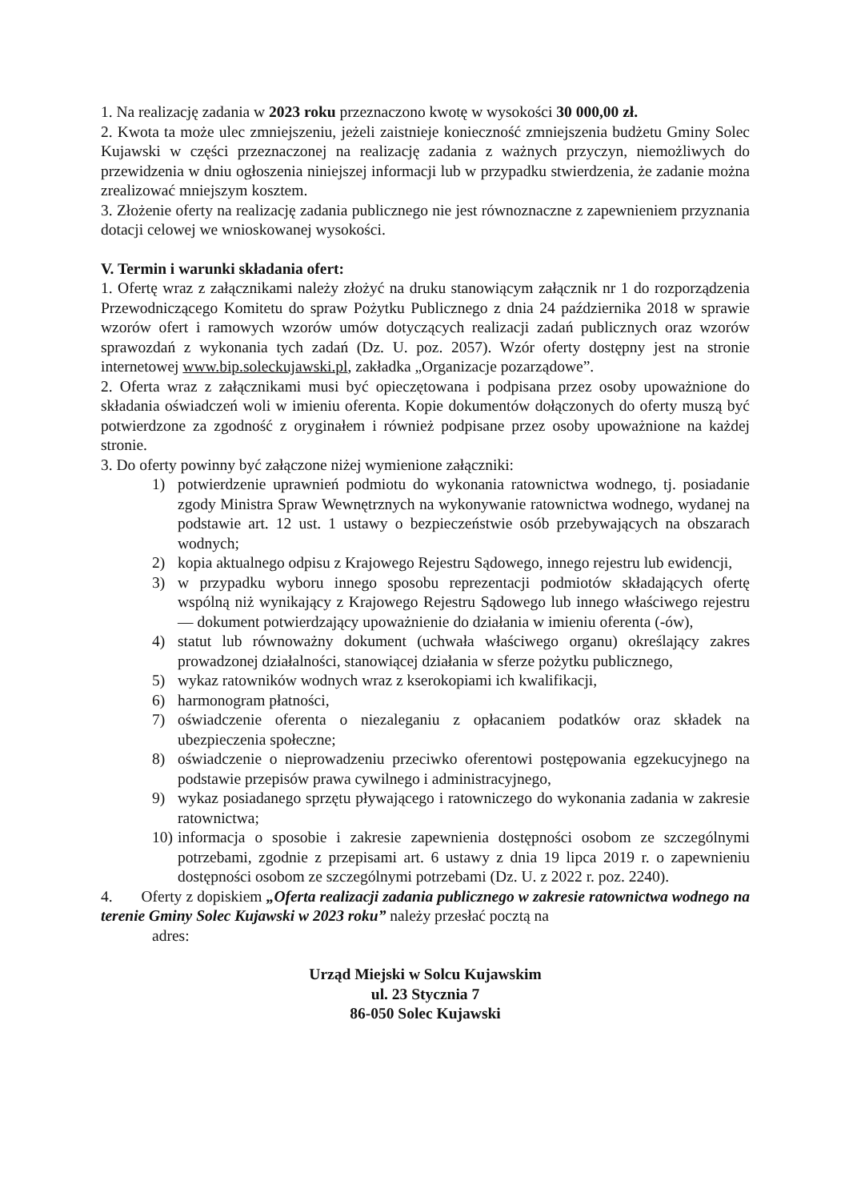1. Na realizację zadania w 2023 roku przeznaczono kwotę w wysokości 30 000,00 zł.
2. Kwota ta może ulec zmniejszeniu, jeżeli zaistnieje konieczność zmniejszenia budżetu Gminy Solec Kujawski w części przeznaczonej na realizację zadania z ważnych przyczyn, niemożliwych do przewidzenia w dniu ogłoszenia niniejszej informacji lub w przypadku stwierdzenia, że zadanie można zrealizować mniejszym kosztem.
3. Złożenie oferty na realizację zadania publicznego nie jest równoznaczne z zapewnieniem przyznania dotacji celowej we wnioskowanej wysokości.
V. Termin i warunki składania ofert:
1. Ofertę wraz z załącznikami należy złożyć na druku stanowiącym załącznik nr 1 do rozporządzenia Przewodniczącego Komitetu do spraw Pożytku Publicznego z dnia 24 października 2018 w sprawie wzorów ofert i ramowych wzorów umów dotyczących realizacji zadań publicznych oraz wzorów sprawozdań z wykonania tych zadań (Dz. U. poz. 2057). Wzór oferty dostępny jest na stronie internetowej www.bip.soleckujawski.pl, zakładka „Organizacje pozarządowe”.
2. Oferta wraz z załącznikami musi być opieczętowana i podpisana przez osoby upoważnione do składania oświadczeń woli w imieniu oferenta. Kopie dokumentów dołączonych do oferty muszą być potwierdzone za zgodność z oryginałem i również podpisane przez osoby upoważnione na każdej stronie.
3. Do oferty powinny być załączone niżej wymienione załączniki:
1) potwierdzenie uprawnień podmiotu do wykonania ratownictwa wodnego, tj. posiadanie zgody Ministra Spraw Wewnętrznych na wykonywanie ratownictwa wodnego, wydanej na podstawie art. 12 ust. 1 ustawy o bezpieczeństwie osób przebywających na obszarach wodnych;
2) kopia aktualnego odpisu z Krajowego Rejestru Sądowego, innego rejestru lub ewidencji,
3) w przypadku wyboru innego sposobu reprezentacji podmiotów składających ofertę wspólną niż wynikający z Krajowego Rejestru Sądowego lub innego właściwego rejestru — dokument potwierdzający upoważnienie do działania w imieniu oferenta (-ów),
4) statut lub równoważny dokument (uchwała właściwego organu) określający zakres prowadzonej działalności, stanowiącej działania w sferze pożytku publicznego,
5) wykaz ratowników wodnych wraz z kserokopiami ich kwalifikacji,
6) harmonogram płatności,
7) oświadczenie oferenta o niezaleganiu z opłacaniem podatków oraz składek na ubezpieczenia społeczne;
8) oświadczenie o nieprowadzeniu przeciwko oferentowi postępowania egzekucyjnego na podstawie przepisów prawa cywilnego i administracyjnego,
9) wykaz posiadanego sprzętu pływającego i ratowniczego do wykonania zadania w zakresie ratownictwa;
10) informacja o sposobie i zakresie zapewnienia dostępności osobom ze szczególnymi potrzebami, zgodnie z przepisami art. 6 ustawy z dnia 19 lipca 2019 r. o zapewnieniu dostępności osobom ze szczególnymi potrzebami (Dz. U. z 2022 r. poz. 2240).
4. Oferty z dopiskiem „Oferta realizacji zadania publicznego w zakresie ratownictwa wodnego na terenie Gminy Solec Kujawski w 2023 roku” należy przesłać pocztą na
adres:
Urząd Miejski w Solcu Kujawskim
ul. 23 Stycznia 7
86-050 Solec Kujawski